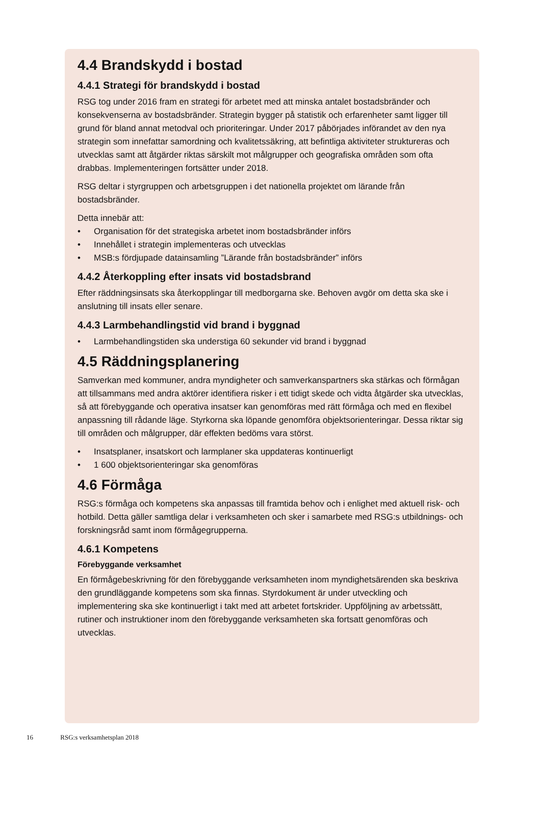4.4 Brandskydd i bostad
4.4.1 Strategi för brandskydd i bostad
RSG tog under 2016 fram en strategi för arbetet med att minska antalet bostads­bränder och konsekvenserna av bostadsbränder. Strategin bygger på statistik och erfarenheter samt ligger till grund för bland annat metodval och prioriteringar. Under 2017 påbörjades införandet av den nya strategin som innefattar samordning och kvalitetssäkring, att befintliga aktiviteter struktureras och utvecklas samt att åtgärder riktas särskilt mot målgrupper och geografiska områden som ofta drabbas. Implemen­teringen fortsätter under 2018.
RSG deltar i styrgruppen och arbetsgruppen i det nationella projektet om lärande från bostadsbränder.
Detta innebär att:
• Organisation för det strategiska arbetet inom bostadsbränder införs
• Innehållet i strategin implementeras och utvecklas
• MSB:s fördjupade datainsamling ”Lärande från bostadsbränder” införs
4.4.2 Återkoppling efter insats vid bostadsbrand
Efter räddningsinsats ska återkopplingar till medborgarna ske. Behoven avgör om detta ska ske i anslutning till insats eller senare.
4.4.3 Larmbehandlingstid vid brand i byggnad
• Larmbehandlingstiden ska understiga 60 sekunder vid brand i byggnad
4.5 Räddningsplanering
Samverkan med kommuner, andra myndigheter och samverkanspartners ska stärkas och förmågan att tillsammans med andra aktörer identifiera risker i ett tidigt skede och vidta åtgärder ska utvecklas, så att förebyggande och operativa insatser kan genomföras med rätt förmåga och med en flexibel anpassning till rådande läge. Styrkorna ska löpande genomföra objektsorienteringar. Dessa riktar sig till områden och målgrupper, där effekten bedöms vara störst.
• Insatsplaner, insatskort och larmplaner ska uppdateras kontinuerligt
• 1 600 objektsorienteringar ska genomföras
4.6 Förmåga
RSG:s förmåga och kompetens ska anpassas till framtida behov och i enlighet med aktuell risk- och hotbild. Detta gäller samtliga delar i verksamheten och sker i sam­arbete med RSG:s utbildnings- och forskningsråd samt inom förmågegrupperna.
4.6.1 Kompetens
Förebyggande verksamhet
En förmågebeskrivning för den förebyggande verksamheten inom myndighetsärenden ska beskriva den grundläggande kompetens som ska finnas. Styrdokument är under utveckling och implementering ska ske kontinuerligt i takt med att arbetet fortskrider. Uppföljning av arbetssätt, rutiner och instruktioner inom den förebyggande verksam­heten ska fortsatt genomföras och utvecklas.
16 RSG:s verksamhetsplan 2018